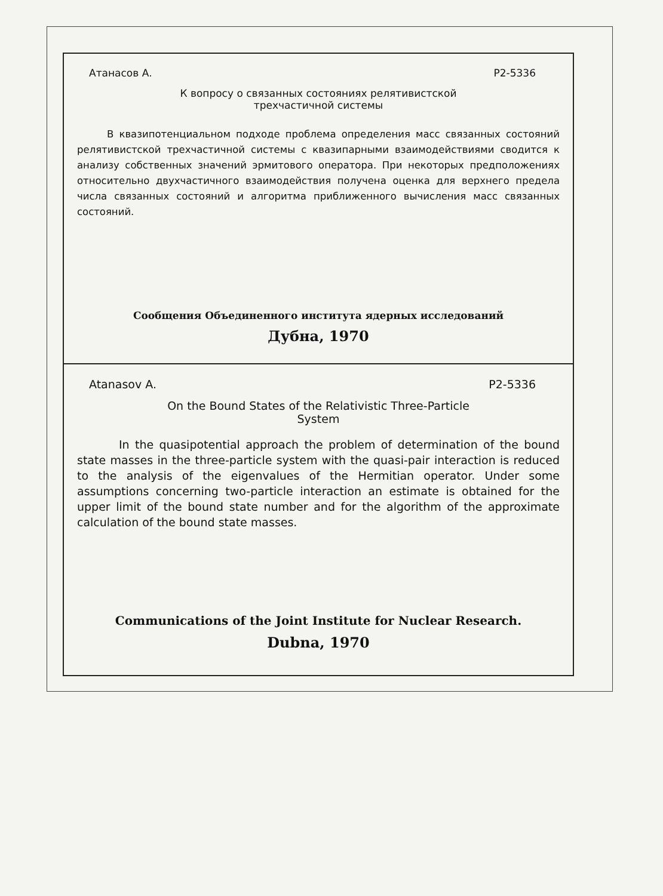Атанасов А. Р2-5336
К вопросу о связанных состояниях релятивистской
трехчастичной системы
В квазипотенциальном подходе проблема определения масс связанных состояний релятивистской трехчастичной системы с квазипарными взаимодействиями сводится к анализу собственных значений эрмитового оператора. При некоторых предположениях относительно двухчастичного взаимодействия получена оценка для верхнего предела числа связанных состояний и алгоритма приближенного вычисления масс связанных состояний.
Сообщения Объединенного института ядерных исследований
Дубна, 1970
Atanasov A. P2-5336
On the Bound States of the Relativistic Three-Particle
System
In the quasipotential approach the problem of determination of the bound state masses in the three-particle system with the quasi-pair interaction is reduced to the analysis of the eigenvalues of the Hermitian operator. Under some assumptions concerning two-particle interaction an estimate is obtained for the upper limit of the bound state number and for the algorithm of the approximate calculation of the bound state masses.
Communications of the Joint Institute for Nuclear Research.
Dubna, 1970